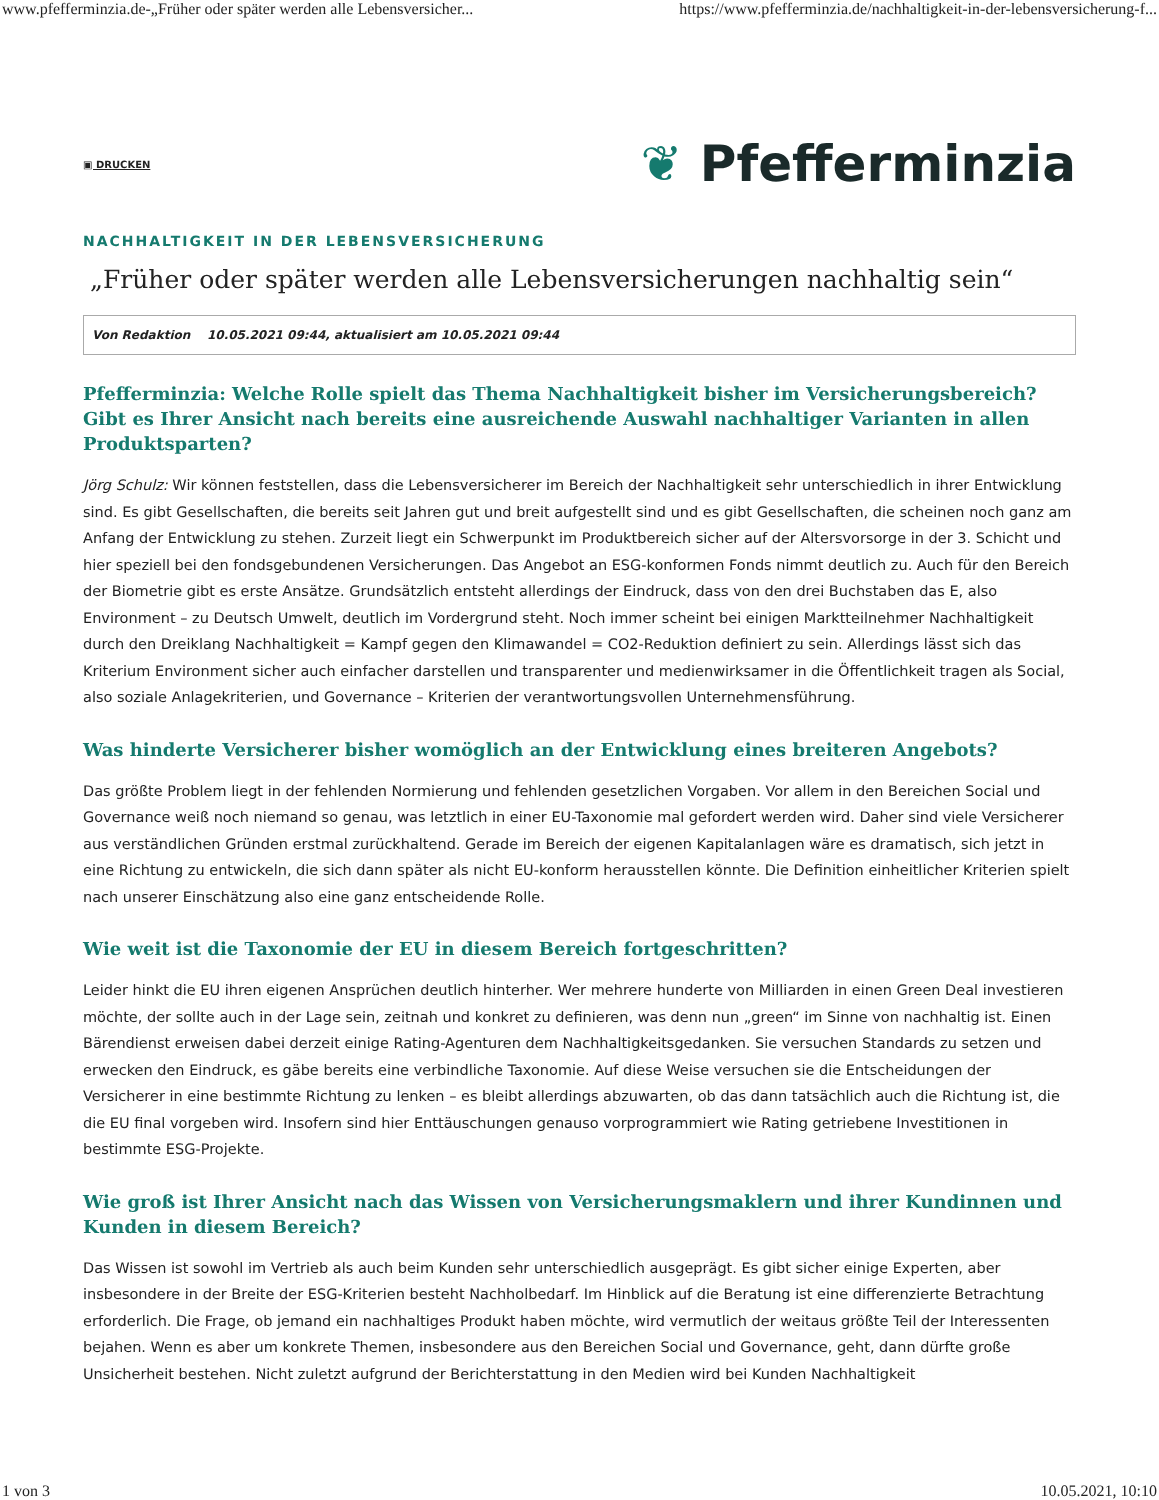www.pfefferminzia.de-„Früher oder später werden alle Lebensversicher... https://www.pfefferminzia.de/nachhaltigkeit-in-der-lebensversicherung-f...
▣ DRUCKEN ❦ Pfefferminzia
NACHHALTIGKEIT IN DER LEBENSVERSICHERUNG
„Früher oder später werden alle Lebensversicherungen nachhaltig sein“
Von Redaktion 10.05.2021 09:44, aktualisiert am 10.05.2021 09:44
Pfefferminzia: Welche Rolle spielt das Thema Nachhaltigkeit bisher im Versicherungsbereich? Gibt es Ihrer Ansicht nach bereits eine ausreichende Auswahl nachhaltiger Varianten in allen Produktsparten?
Jörg Schulz: Wir können feststellen, dass die Lebensversicherer im Bereich der Nachhaltigkeit sehr unterschiedlich in ihrer Entwicklung sind. Es gibt Gesellschaften, die bereits seit Jahren gut und breit aufgestellt sind und es gibt Gesellschaften, die scheinen noch ganz am Anfang der Entwicklung zu stehen. Zurzeit liegt ein Schwerpunkt im Produktbereich sicher auf der Altersvorsorge in der 3. Schicht und hier speziell bei den fondsgebundenen Versicherungen. Das Angebot an ESG-konformen Fonds nimmt deutlich zu. Auch für den Bereich der Biometrie gibt es erste Ansätze. Grundsätzlich entsteht allerdings der Eindruck, dass von den drei Buchstaben das E, also Environment – zu Deutsch Umwelt, deutlich im Vordergrund steht. Noch immer scheint bei einigen Marktteilnehmer Nachhaltigkeit durch den Dreiklang Nachhaltigkeit = Kampf gegen den Klimawandel = CO2-Reduktion definiert zu sein. Allerdings lässt sich das Kriterium Environment sicher auch einfacher darstellen und transparenter und medienwirksamer in die Öffentlichkeit tragen als Social, also soziale Anlagekriterien, und Governance – Kriterien der verantwortungsvollen Unternehmensführung.
Was hinderte Versicherer bisher womöglich an der Entwicklung eines breiteren Angebots?
Das größte Problem liegt in der fehlenden Normierung und fehlenden gesetzlichen Vorgaben. Vor allem in den Bereichen Social und Governance weiß noch niemand so genau, was letztlich in einer EU-Taxonomie mal gefordert werden wird. Daher sind viele Versicherer aus verständlichen Gründen erstmal zurückhaltend. Gerade im Bereich der eigenen Kapitalanlagen wäre es dramatisch, sich jetzt in eine Richtung zu entwickeln, die sich dann später als nicht EU-konform herausstellen könnte. Die Definition einheitlicher Kriterien spielt nach unserer Einschätzung also eine ganz entscheidende Rolle.
Wie weit ist die Taxonomie der EU in diesem Bereich fortgeschritten?
Leider hinkt die EU ihren eigenen Ansprüchen deutlich hinterher. Wer mehrere hunderte von Milliarden in einen Green Deal investieren möchte, der sollte auch in der Lage sein, zeitnah und konkret zu definieren, was denn nun „green“ im Sinne von nachhaltig ist. Einen Bärendienst erweisen dabei derzeit einige Rating-Agenturen dem Nachhaltigkeitsgedanken. Sie versuchen Standards zu setzen und erwecken den Eindruck, es gäbe bereits eine verbindliche Taxonomie. Auf diese Weise versuchen sie die Entscheidungen der Versicherer in eine bestimmte Richtung zu lenken – es bleibt allerdings abzuwarten, ob das dann tatsächlich auch die Richtung ist, die die EU final vorgeben wird. Insofern sind hier Enttäuschungen genauso vorprogrammiert wie Rating getriebene Investitionen in bestimmte ESG-Projekte.
Wie groß ist Ihrer Ansicht nach das Wissen von Versicherungsmaklern und ihrer Kundinnen und Kunden in diesem Bereich?
Das Wissen ist sowohl im Vertrieb als auch beim Kunden sehr unterschiedlich ausgeprägt. Es gibt sicher einige Experten, aber insbesondere in der Breite der ESG-Kriterien besteht Nachholbedarf. Im Hinblick auf die Beratung ist eine differenzierte Betrachtung erforderlich. Die Frage, ob jemand ein nachhaltiges Produkt haben möchte, wird vermutlich der weitaus größte Teil der Interessenten bejahen. Wenn es aber um konkrete Themen, insbesondere aus den Bereichen Social und Governance, geht, dann dürfte große Unsicherheit bestehen. Nicht zuletzt aufgrund der Berichterstattung in den Medien wird bei Kunden Nachhaltigkeit
1 von 3 10.05.2021, 10:10